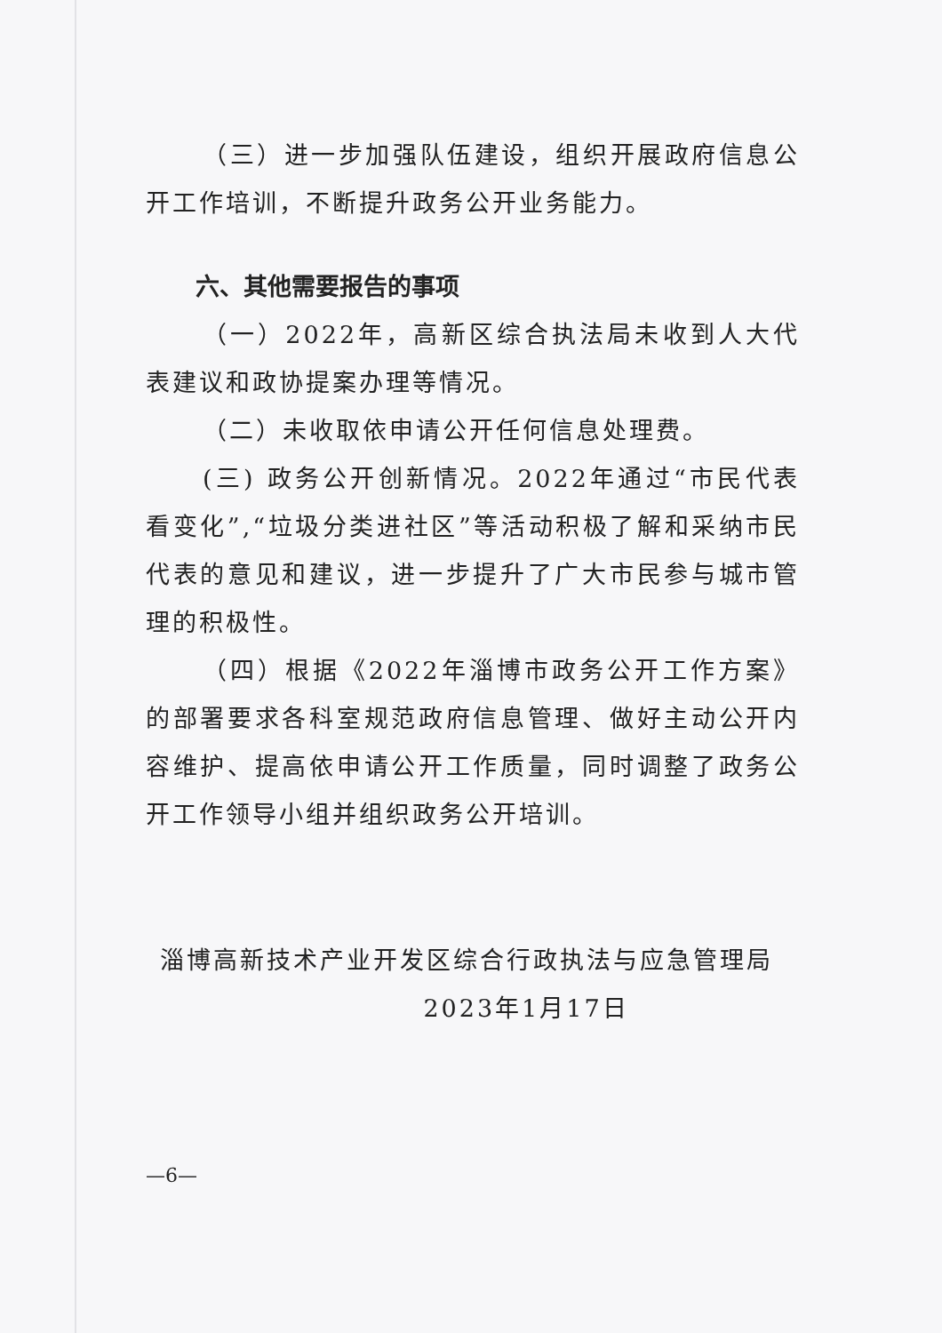（三）进一步加强队伍建设，组织开展政府信息公开工作培训，不断提升政务公开业务能力。
六、其他需要报告的事项
（一）2022年，高新区综合执法局未收到人大代表建议和政协提案办理等情况。
（二）未收取依申请公开任何信息处理费。
(三) 政务公开创新情况。2022年通过“市民代表看变化”,“垃圾分类进社区”等活动积极了解和采纳市民代表的意见和建议，进一步提升了广大市民参与城市管理的积极性。
（四）根据《2022年淄博市政务公开工作方案》的部署要求各科室规范政府信息管理、做好主动公开内容维护、提高依申请公开工作质量，同时调整了政务公开工作领导小组并组织政务公开培训。
淄博高新技术产业开发区综合行政执法与应急管理局
2023年1月17日
—6—